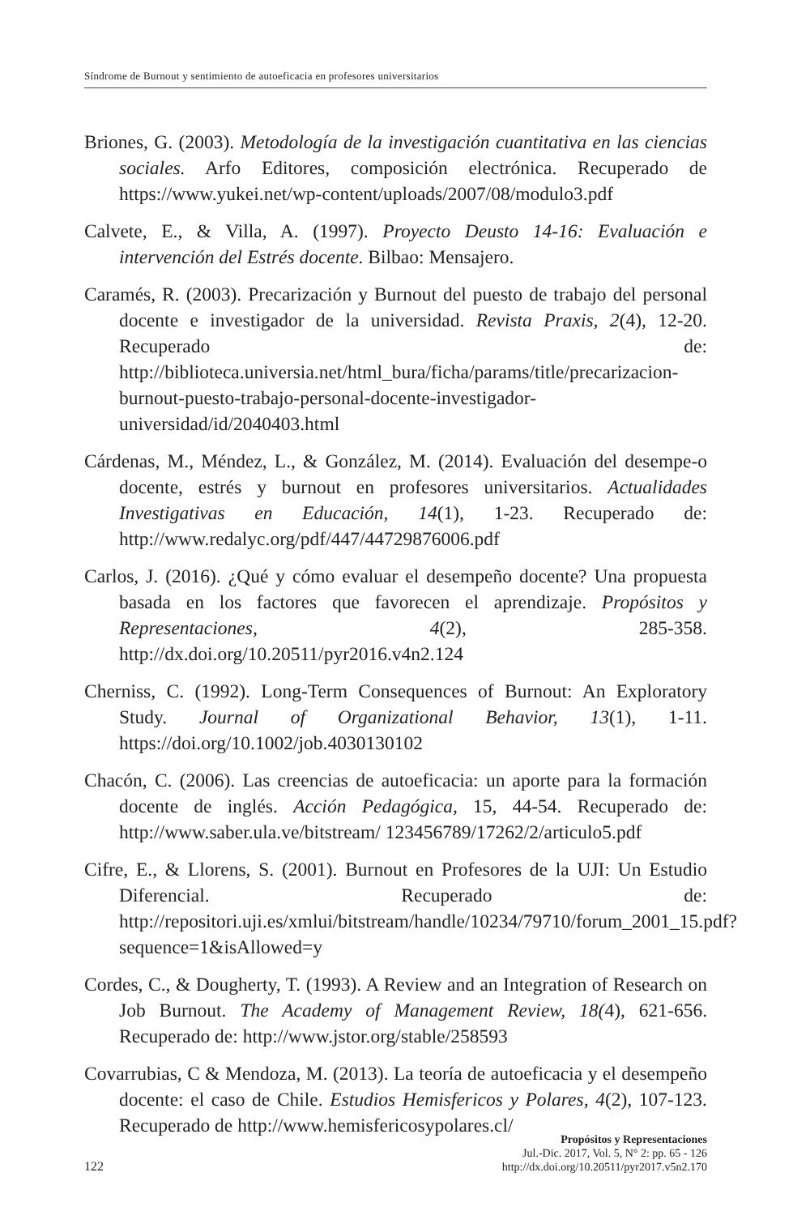Síndrome de Burnout y sentimiento de autoeficacia en profesores universitarios
Briones, G. (2003). Metodología de la investigación cuantitativa en las ciencias sociales. Arfo Editores, composición electrónica. Recuperado de https://www.yukei.net/wp-content/uploads/2007/08/modulo3.pdf
Calvete, E., & Villa, A. (1997). Proyecto Deusto 14-16: Evaluación e intervención del Estrés docente. Bilbao: Mensajero.
Caramés, R. (2003). Precarización y Burnout del puesto de trabajo del personal docente e investigador de la universidad. Revista Praxis, 2(4), 12-20. Recuperado de: http://biblioteca.universia.net/html_bura/ficha/params/title/precarizacion-burnout-puesto-trabajo-personal-docente-investigador-universidad/id/2040403.html
Cárdenas, M., Méndez, L., & González, M. (2014). Evaluación del desempe-o docente, estrés y burnout en profesores universitarios. Actualidades Investigativas en Educación, 14(1), 1-23. Recuperado de: http://www.redalyc.org/pdf/447/44729876006.pdf
Carlos, J. (2016). ¿Qué y cómo evaluar el desempeño docente? Una propuesta basada en los factores que favorecen el aprendizaje. Propósitos y Representaciones, 4(2), 285-358. http://dx.doi.org/10.20511/pyr2016.v4n2.124
Cherniss, C. (1992). Long-Term Consequences of Burnout: An Exploratory Study. Journal of Organizational Behavior, 13(1), 1-11. https://doi.org/10.1002/job.4030130102
Chacón, C. (2006). Las creencias de autoeficacia: un aporte para la formación docente de inglés. Acción Pedagógica, 15, 44-54. Recuperado de: http://www.saber.ula.ve/bitstream/ 123456789/17262/2/articulo5.pdf
Cifre, E., & Llorens, S. (2001). Burnout en Profesores de la UJI: Un Estudio Diferencial. Recuperado de: http://repositori.uji.es/xmlui/bitstream/handle/10234/79710/forum_2001_15.pdf?sequence=1&isAllowed=y
Cordes, C., & Dougherty, T. (1993). A Review and an Integration of Research on Job Burnout. The Academy of Management Review, 18(4), 621-656. Recuperado de: http://www.jstor.org/stable/258593
Covarrubias, C & Mendoza, M. (2013). La teoría de autoeficacia y el desempeño docente: el caso de Chile. Estudios Hemisfericos y Polares, 4(2), 107-123. Recuperado de http://www.hemisfericosypolares.cl/
122
Propósitos y Representaciones
Jul.-Dic. 2017, Vol. 5, N° 2: pp. 65 - 126
http://dx.doi.org/10.20511/pyr2017.v5n2.170